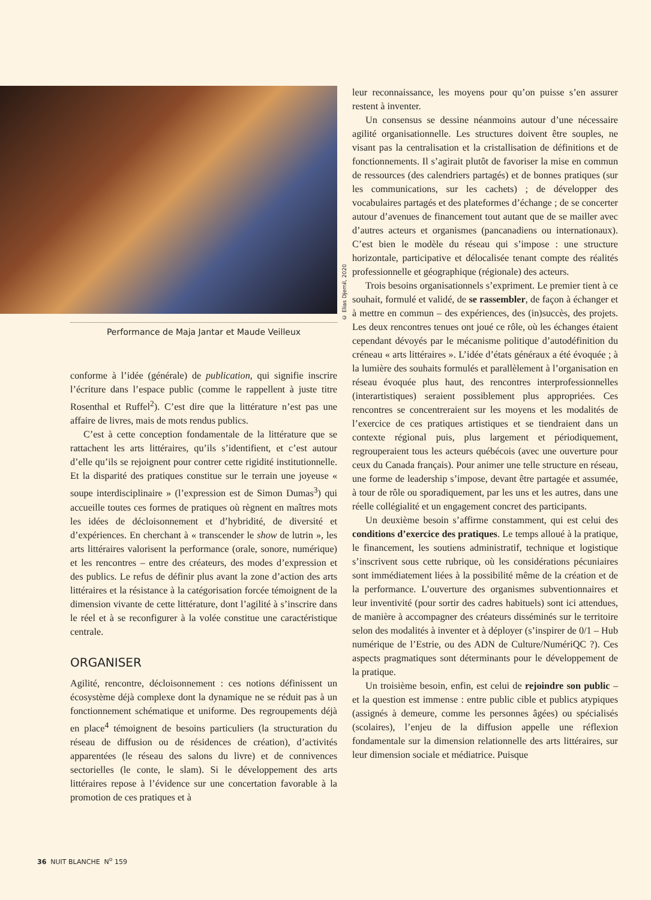Performance de Maja Jantar et Maude Veilleux
conforme à l’idée (générale) de publication, qui signifie inscrire l’écriture dans l’espace public (comme le rappellent à juste titre Rosenthal et Ruffel<sup>2</sup>). C’est dire que la littérature n’est pas une affaire de livres, mais de mots rendus publics.
C’est à cette conception fondamentale de la littérature que se rattachent les arts littéraires, qu’ils s’identifient, et c’est autour d’elle qu’ils se rejoignent pour contrer cette rigidité institutionnelle. Et la disparité des pratiques constitue sur le terrain une joyeuse « soupe interdisciplinaire » (l’expression est de Simon Dumas<sup>3</sup>) qui accueille toutes ces formes de pratiques où règnent en maîtres mots les idées de décloisonnement et d’hybridité, de diversité et d’expériences. En cherchant à « transcender le show de lutrin », les arts littéraires valorisent la performance (orale, sonore, numérique) et les rencontres – entre des créateurs, des modes d’expression et des publics. Le refus de définir plus avant la zone d’action des arts littéraires et la résistance à la catégorisation forcée témoignent de la dimension vivante de cette littérature, dont l’agilité à s’inscrire dans le réel et à se reconfigurer à la volée constitue une caractéristique centrale.
ORGANISER
Agilité, rencontre, décloisonnement : ces notions définissent un écosystème déjà complexe dont la dynamique ne se réduit pas à un fonctionnement schématique et uniforme. Des regroupements déjà en place<sup>4</sup> témoignent de besoins particuliers (la structuration du réseau de diffusion ou de résidences de création), d’activités apparentées (le réseau des salons du livre) et de connivences sectorielles (le conte, le slam). Si le développement des arts littéraires repose à l’évidence sur une concertation favorable à la promotion de ces pratiques et à
© Elias Djemil, 2020
leur reconnaissance, les moyens pour qu’on puisse s’en assurer restent à inventer.
Un consensus se dessine néanmoins autour d’une nécessaire agilité organisationnelle. Les structures doivent être souples, ne visant pas la centralisation et la cristallisation de définitions et de fonctionnements. Il s’agirait plutôt de favoriser la mise en commun de ressources (des calendriers partagés) et de bonnes pratiques (sur les communications, sur les cachets) ; de développer des vocabulaires partagés et des plateformes d’échange ; de se concerter autour d’avenues de financement tout autant que de se mailler avec d’autres acteurs et organismes (pancanadiens ou internationaux). C’est bien le modèle du réseau qui s’impose : une structure horizontale, participative et délocalisée tenant compte des réalités professionnelle et géographique (régionale) des acteurs.
Trois besoins organisationnels s’expriment. Le premier tient à ce souhait, formulé et validé, de se rassembler, de façon à échanger et à mettre en commun – des expériences, des (in)succès, des projets. Les deux rencontres tenues ont joué ce rôle, où les échanges étaient cependant dévoyés par le mécanisme politique d’autodéfinition du créneau « arts littéraires ». L’idée d’états généraux a été évoquée ; à la lumière des souhaits formulés et parallèlement à l’organisation en réseau évoquée plus haut, des rencontres interprofessionnelles (interartistiques) seraient possiblement plus appropriées. Ces rencontres se concentreraient sur les moyens et les modalités de l’exercice de ces pratiques artistiques et se tiendraient dans un contexte régional puis, plus largement et périodiquement, regrouperaient tous les acteurs québécois (avec une ouverture pour ceux du Canada français). Pour animer une telle structure en réseau, une forme de leadership s’impose, devant être partagée et assumée, à tour de rôle ou sporadiquement, par les uns et les autres, dans une réelle collégialité et un engagement concret des participants.
Un deuxième besoin s’affirme constamment, qui est celui des conditions d’exercice des pratiques. Le temps alloué à la pratique, le financement, les soutiens administratif, technique et logistique s’inscrivent sous cette rubrique, où les considérations pécuniaires sont immédiatement liées à la possibilité même de la création et de la performance. L’ouverture des organismes subventionnaires et leur inventivité (pour sortir des cadres habituels) sont ici attendues, de manière à accompagner des créateurs disséminés sur le territoire selon des modalités à inventer et à déployer (s’inspirer de 0/1 – Hub numérique de l’Estrie, ou des ADN de Culture/NumériQC ?). Ces aspects pragmatiques sont déterminants pour le développement de la pratique.
Un troisième besoin, enfin, est celui de rejoindre son public – et la question est immense : entre public cible et publics atypiques (assignés à demeure, comme les personnes âgées) ou spécialisés (scolaires), l’enjeu de la diffusion appelle une réflexion fondamentale sur la dimension relationnelle des arts littéraires, sur leur dimension sociale et médiatrice. Puisque
36 NUIT BLANCHE N<sup>o</sup> 159